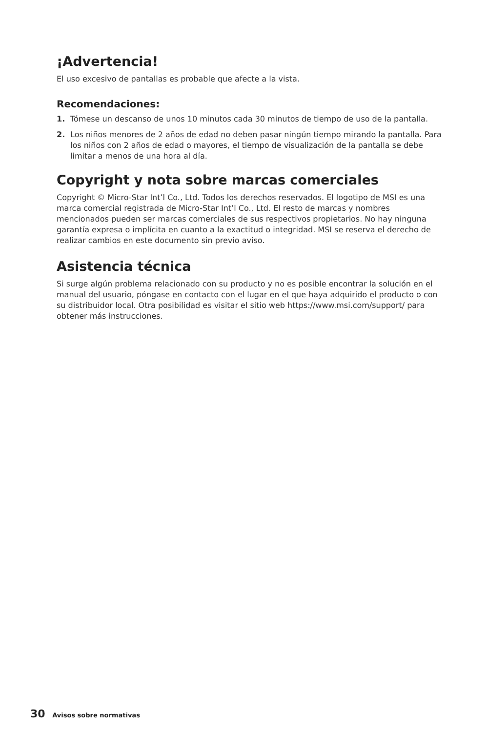¡Advertencia!
El uso excesivo de pantallas es probable que afecte a la vista.
Recomendaciones:
1. Tómese un descanso de unos 10 minutos cada 30 minutos de tiempo de uso de la pantalla.
2. Los niños menores de 2 años de edad no deben pasar ningún tiempo mirando la pantalla. Para los niños con 2 años de edad o mayores, el tiempo de visualización de la pantalla se debe limitar a menos de una hora al día.
Copyright y nota sobre marcas comerciales
Copyright © Micro-Star Int’l Co., Ltd. Todos los derechos reservados. El logotipo de MSI es una marca comercial registrada de Micro-Star Int’l Co., Ltd. El resto de marcas y nombres mencionados pueden ser marcas comerciales de sus respectivos propietarios. No hay ninguna garantía expresa o implícita en cuanto a la exactitud o integridad. MSI se reserva el derecho de realizar cambios en este documento sin previo aviso.
Asistencia técnica
Si surge algún problema relacionado con su producto y no es posible encontrar la solución en el manual del usuario, póngase en contacto con el lugar en el que haya adquirido el producto o con su distribuidor local. Otra posibilidad es visitar el sitio web https://www.msi.com/support/ para obtener más instrucciones.
30 Avisos sobre normativas